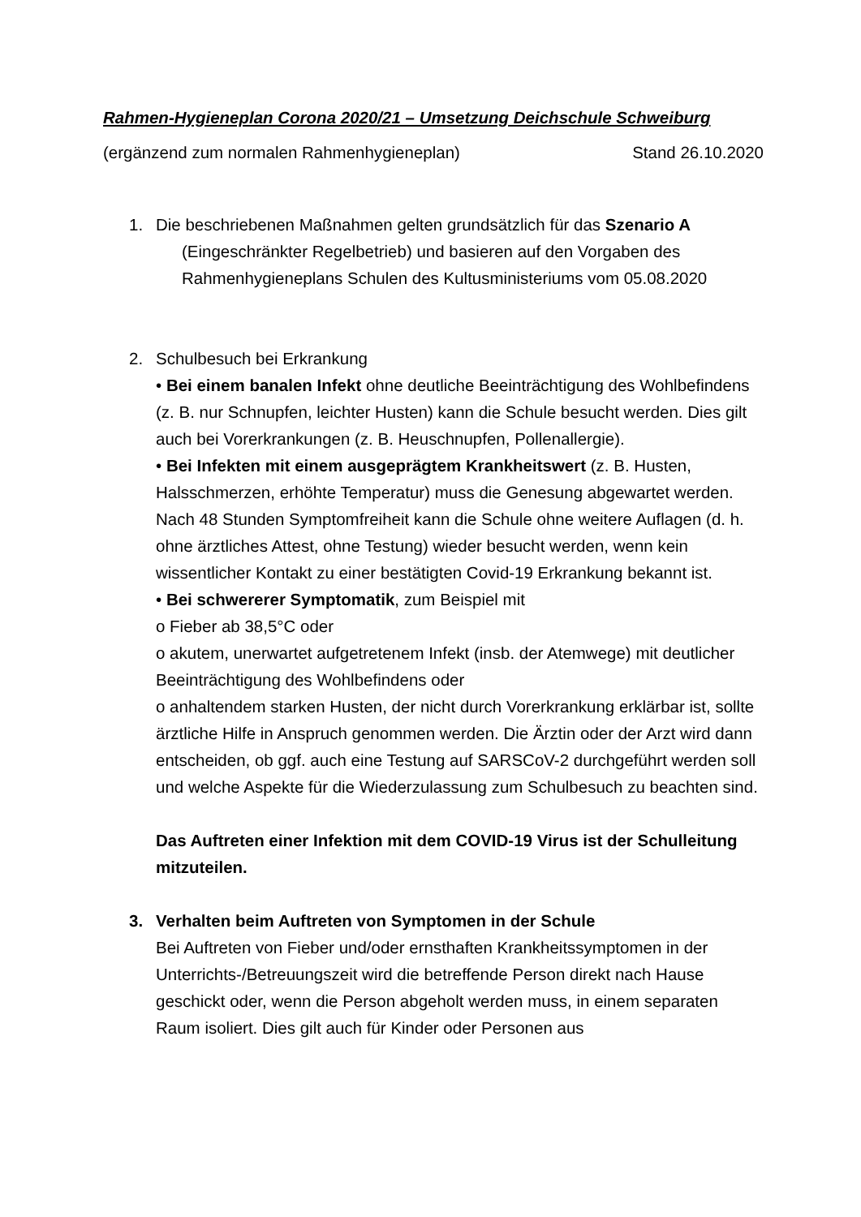Rahmen-Hygieneplan Corona 2020/21 – Umsetzung Deichschule Schweiburg
(ergänzend zum normalen Rahmenhygieneplan) Stand 26.10.2020
1. Die beschriebenen Maßnahmen gelten grundsätzlich für das Szenario A
(Eingeschränkter Regelbetrieb) und basieren auf den Vorgaben des Rahmenhygieneplans Schulen des Kultusministeriums vom 05.08.2020
2. Schulbesuch bei Erkrankung
• Bei einem banalen Infekt ohne deutliche Beeinträchtigung des Wohlbefindens (z. B. nur Schnupfen, leichter Husten) kann die Schule besucht werden. Dies gilt auch bei Vorerkrankungen (z. B. Heuschnupfen, Pollenallergie).
• Bei Infekten mit einem ausgeprägtem Krankheitswert (z. B. Husten, Halsschmerzen, erhöhte Temperatur) muss die Genesung abgewartet werden. Nach 48 Stunden Symptomfreiheit kann die Schule ohne weitere Auflagen (d. h. ohne ärztliches Attest, ohne Testung) wieder besucht werden, wenn kein wissentlicher Kontakt zu einer bestätigten Covid-19 Erkrankung bekannt ist.
• Bei schwererer Symptomatik, zum Beispiel mit
o Fieber ab 38,5°C oder
o akutem, unerwartet aufgetretenem Infekt (insb. der Atemwege) mit deutlicher Beeinträchtigung des Wohlbefindens oder
o anhaltendem starken Husten, der nicht durch Vorerkrankung erklärbar ist, sollte ärztliche Hilfe in Anspruch genommen werden. Die Ärztin oder der Arzt wird dann entscheiden, ob ggf. auch eine Testung auf SARSCoV-2 durchgeführt werden soll und welche Aspekte für die Wiederzulassung zum Schulbesuch zu beachten sind.
Das Auftreten einer Infektion mit dem COVID-19 Virus ist der Schulleitung mitzuteilen.
3. Verhalten beim Auftreten von Symptomen in der Schule
Bei Auftreten von Fieber und/oder ernsthaften Krankheitssymptomen in der Unterrichts-/Betreuungszeit wird die betreffende Person direkt nach Hause geschickt oder, wenn die Person abgeholt werden muss, in einem separaten Raum isoliert. Dies gilt auch für Kinder oder Personen aus